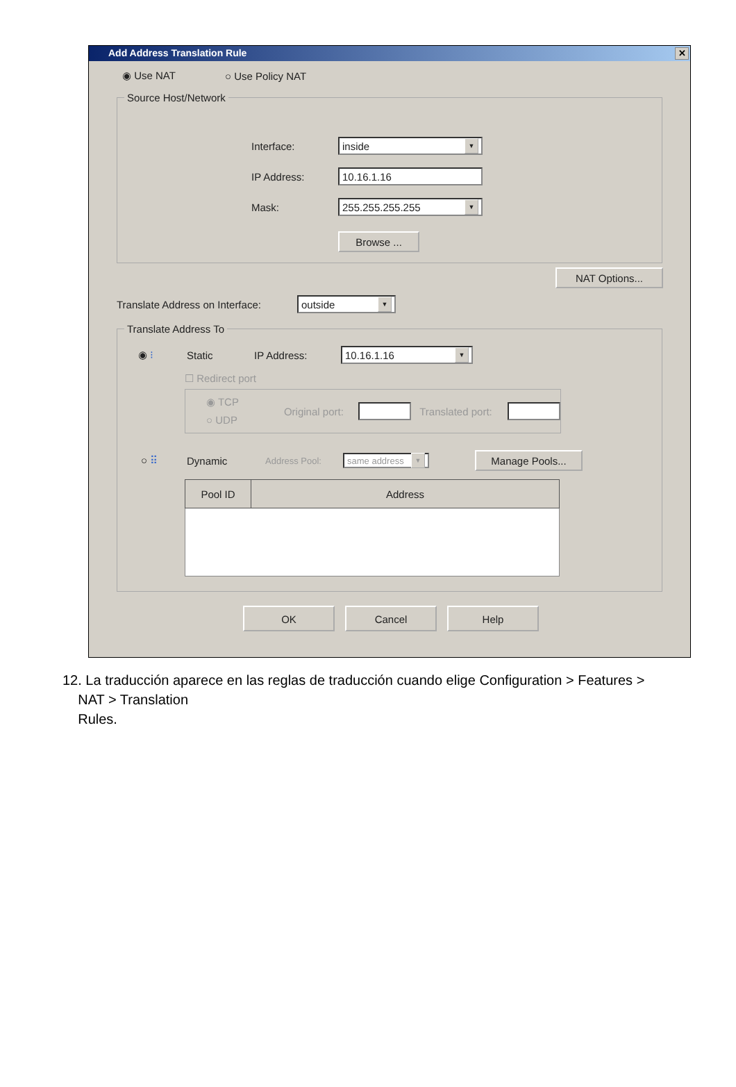Add Address Translation Rule ✕
◉ Use NAT ○ Use Policy NAT
Source Host/Network
Interface:
inside ▼
IP Address:
10.16.1.16
Mask:
255.255.255.255 ▼
Browse ...
NAT Options...
Translate Address on Interface:
outside ▼
Translate Address To
◉ ⁝ Static IP Address:
10.16.1.16 ▼
☐ Redirect port
◉ TCP
○ UDP
Original port:
Translated port:
○ ⠿ Dynamic Address Pool:
same address ▼
Manage Pools...
| Pool ID | Address |
| --- | --- |
OK Cancel Help
12. La traducción aparece en las reglas de traducción cuando elige Configuration > Features >
NAT > Translation
Rules.